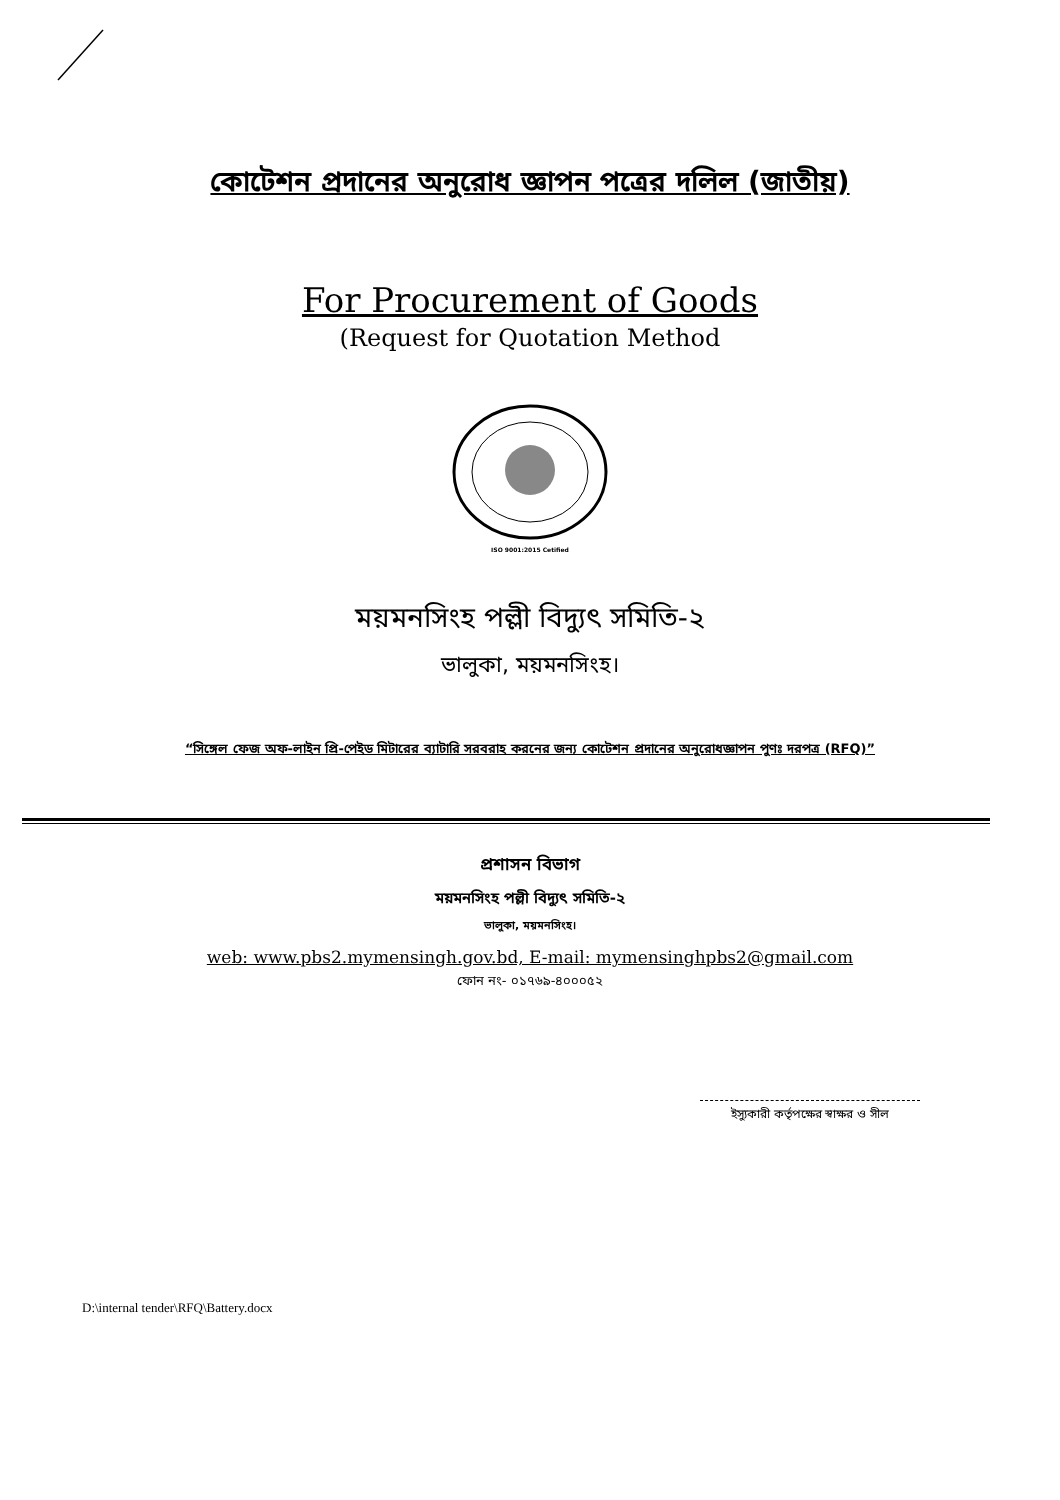কোটেশন প্রদানের অনুরোধ জ্ঞাপন পত্রের দলিল (জাতীয়)
For Procurement of Goods
(Request for Quotation Method
ISO 9001:2015 Cetified
ময়মনসিংহ পল্লী বিদ্যুৎ সমিতি-২
ভালুকা, ময়মনসিংহ।
“সিঙ্গেল ফেজ অফ-লাইন প্রি-পেইড মিটারের ব্যাটারি সরবরাহ করনের জন্য কোটেশন প্রদানের অনুরোধজ্ঞাপন পুণঃ দরপত্র (RFQ)”
প্রশাসন বিভাগ
ময়মনসিংহ পল্লী বিদ্যুৎ সমিতি-২
ভালুকা, ময়মনসিংহ।
web: www.pbs2.mymensingh.gov.bd, E-mail: mymensinghpbs2@gmail.com
ফোন নং- ০১৭৬৯-৪০০০৫২
ইস্যুকারী কর্তৃপক্ষের স্বাক্ষর ও সীল
D:\internal tender\RFQ\Battery.docx